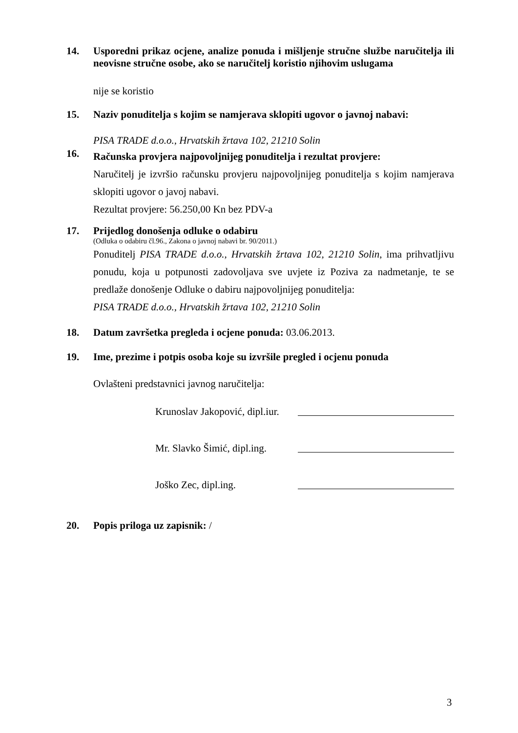14. Usporedni prikaz ocjene, analize ponuda i mišljenje stručne službe naručitelja ili neovisne stručne osobe, ako se naručitelj koristio njihovim uslugama
nije se koristio
15. Naziv ponuditelja s kojim se namjerava sklopiti ugovor o javnoj nabavi:
PISA TRADE d.o.o., Hrvatskih žrtava 102, 21210 Solin
16.
Računska provjera najpovoljnijeg ponuditelja i rezultat provjere:
Naručitelj je izvršio računsku provjeru najpovoljnijeg ponuditelja s kojim namjerava sklopiti ugovor o javoj nabavi.
Rezultat provjere: 56.250,00 Kn bez PDV-a
17. Prijedlog donošenja odluke o odabiru
(Odluka o odabiru čl.96., Zakona o javnoj nabavi br. 90/2011.)
Ponuditelj PISA TRADE d.o.o., Hrvatskih žrtava 102, 21210 Solin, ima prihvatljivu ponudu, koja u potpunosti zadovoljava sve uvjete iz Poziva za nadmetanje, te se predlaže donošenje Odluke o dabiru najpovoljnijeg ponuditelja:
PISA TRADE d.o.o., Hrvatskih žrtava 102, 21210 Solin
18. Datum završetka pregleda i ocjene ponuda: 03.06.2013.
19. Ime, prezime i potpis osoba koje su izvršile pregled i ocjenu ponuda
Ovlašteni predstavnici javnog naručitelja:
Krunoslav Jakopović, dipl.iur.
Mr. Slavko Šimić, dipl.ing.
Joško Zec, dipl.ing.
20. Popis priloga uz zapisnik: /
3